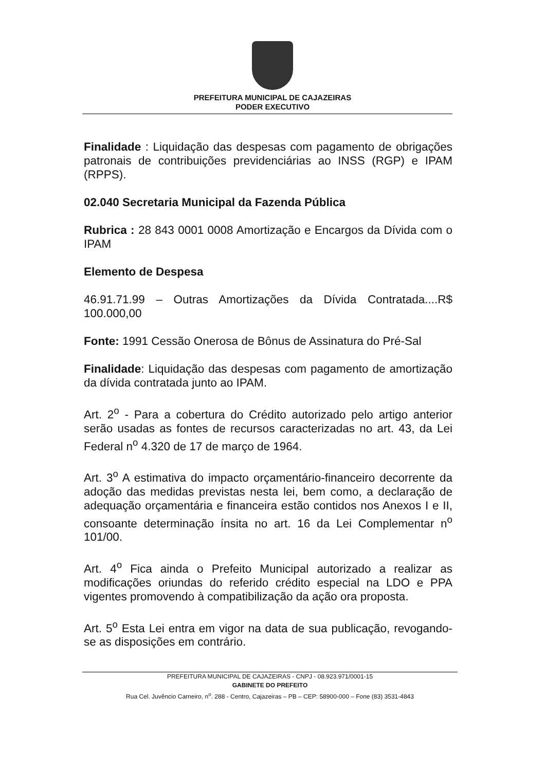PREFEITURA MUNICIPAL DE CAJAZEIRAS
PODER EXECUTIVO
Finalidade : Liquidação das despesas com pagamento de obrigações patronais de contribuições previdenciárias ao INSS (RGP) e IPAM (RPPS).
02.040 Secretaria Municipal da Fazenda Pública
Rubrica : 28 843 0001 0008 Amortização e Encargos da Dívida com o IPAM
Elemento de Despesa
46.91.71.99 – Outras Amortizações da Dívida Contratada....R$ 100.000,00
Fonte: 1991 Cessão Onerosa de Bônus de Assinatura do Pré-Sal
Finalidade: Liquidação das despesas com pagamento de amortização da dívida contratada junto ao IPAM.
Art. 2<sup>o</sup> - Para a cobertura do Crédito autorizado pelo artigo anterior serão usadas as fontes de recursos caracterizadas no art. 43, da Lei Federal n<sup>o</sup> 4.320 de 17 de março de 1964.
Art. 3<sup>o</sup> A estimativa do impacto orçamentário-financeiro decorrente da adoção das medidas previstas nesta lei, bem como, a declaração de adequação orçamentária e financeira estão contidos nos Anexos I e II, consoante determinação ínsita no art. 16 da Lei Complementar n<sup>o</sup> 101/00.
Art. 4<sup>o</sup> Fica ainda o Prefeito Municipal autorizado a realizar as modificações oriundas do referido crédito especial na LDO e PPA vigentes promovendo à compatibilização da ação ora proposta.
Art. 5<sup>o</sup> Esta Lei entra em vigor na data de sua publicação, revogando-se as disposições em contrário.
PREFEITURA MUNICIPAL DE CAJAZEIRAS - CNPJ - 08.923.971/0001-15
GABINETE DO PREFEITO
Rua Cel. Juvêncio Carneiro, n<sup>o</sup>. 288 - Centro, Cajazeiras – PB – CEP: 58900-000 – Fone (83) 3531-4843